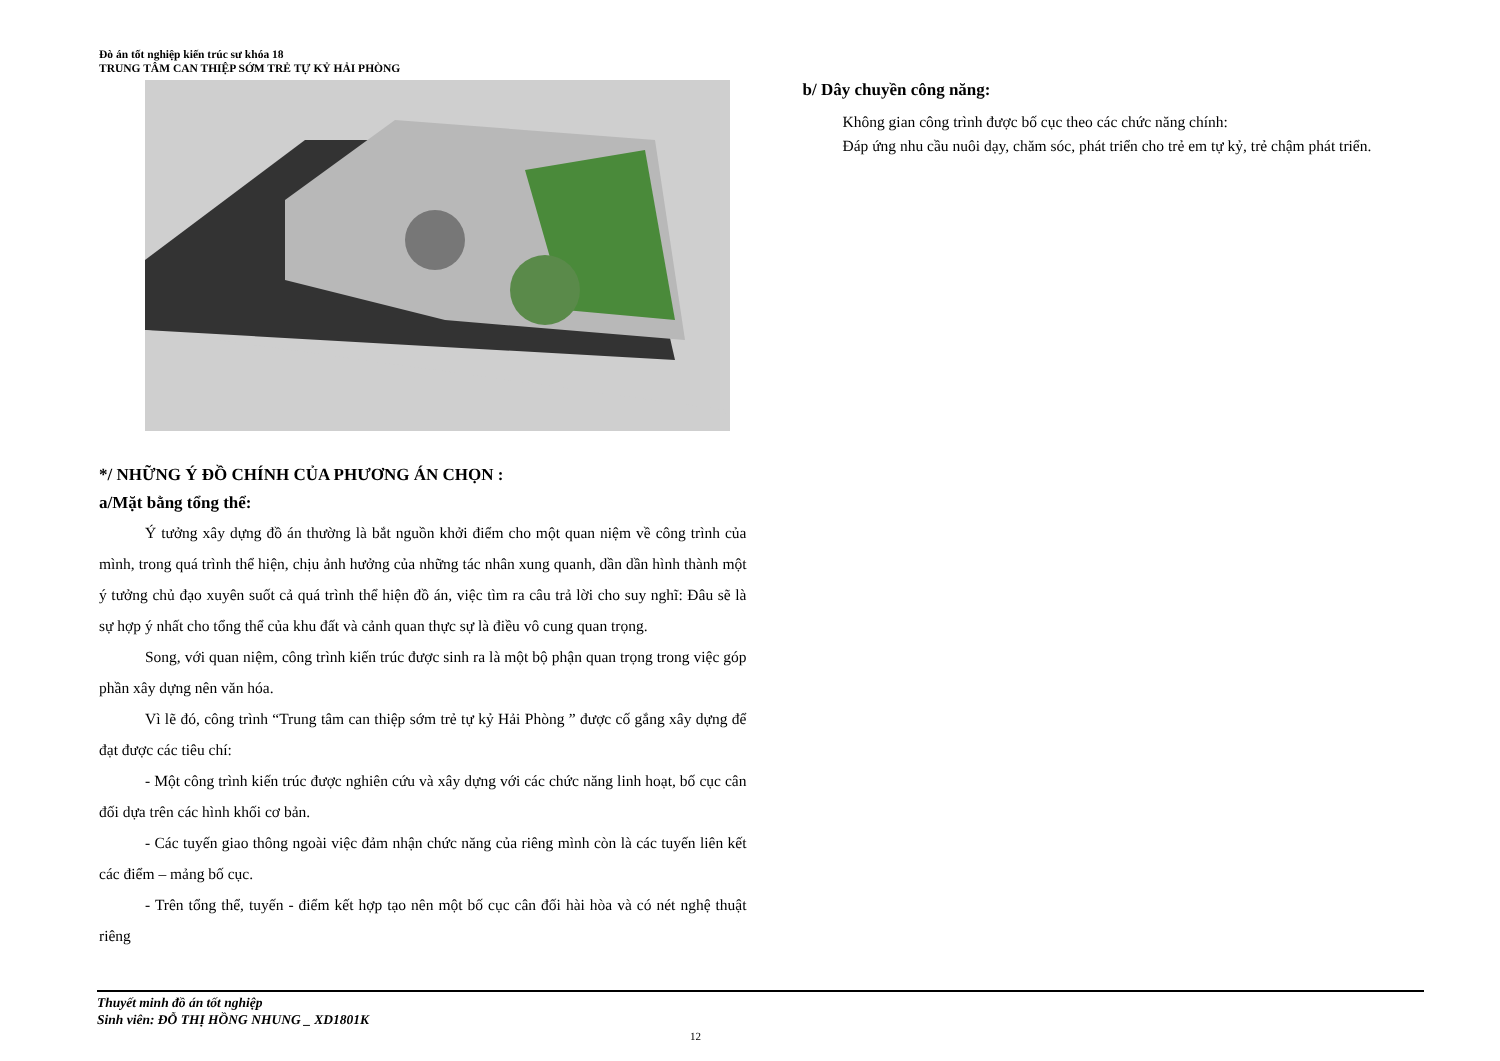Đò án tốt nghiệp kiến trúc sư khóa 18
TRUNG TÂM CAN THIỆP SỚM TRẺ TỰ KỶ HẢI PHÒNG
*/ NHỮNG Ý ĐỒ CHÍNH CỦA PHƯƠNG ÁN CHỌN :
a/Mặt bằng tổng thể:
Ý tưởng xây dựng đồ án thường là bắt nguồn khởi điểm cho một quan niệm về công trình của mình, trong quá trình thể hiện, chịu ảnh hưởng của những tác nhân xung quanh, dần dần hình thành một ý tưởng chủ đạo xuyên suốt cả quá trình thể hiện đồ án, việc tìm ra câu trả lời cho suy nghĩ: Đâu sẽ là sự hợp ý nhất cho tổng thể của khu đất và cảnh quan thực sự là điều vô cung quan trọng.
Song, với quan niệm, công trình kiến trúc được sinh ra là một bộ phận quan trọng trong việc góp phần xây dựng nên văn hóa.
Vì lẽ đó, công trình “Trung tâm can thiệp sớm trẻ tự kỷ Hải Phòng ” được cố gắng xây dựng để đạt được các tiêu chí:
- Một công trình kiến trúc được nghiên cứu và xây dựng với các chức năng linh hoạt, bố cục cân đối dựa trên các hình khối cơ bản.
- Các tuyến giao thông ngoài việc đảm nhận chức năng của riêng mình còn là các tuyến liên kết các điểm – mảng bố cục.
- Trên tổng thể, tuyến - điểm kết hợp tạo nên một bố cục cân đối hài hòa và có nét nghệ thuật riêng
b/ Dây chuyền công năng:
Không gian công trình được bố cục theo các chức năng chính:
Đáp ứng nhu cầu nuôi dạy, chăm sóc, phát triển cho trẻ em tự kỷ, trẻ chậm phát triển.
Thuyết minh đồ án tốt nghiệp
Sinh viên: ĐỖ THỊ HỒNG NHUNG _ XD1801K
12